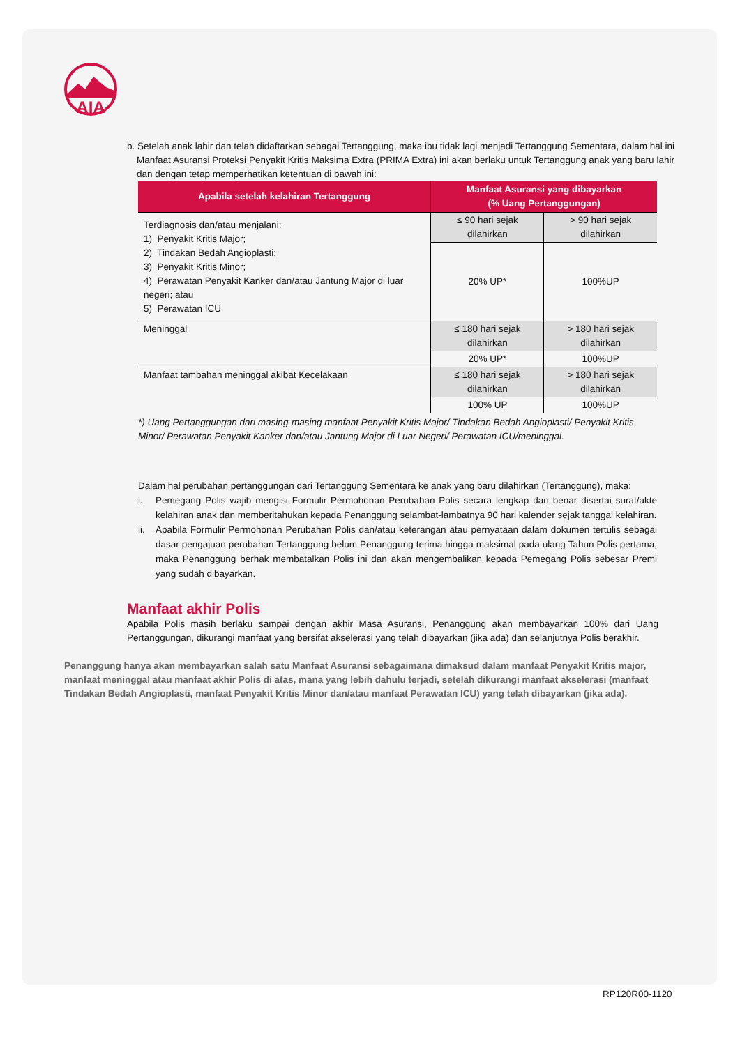AIA
b. Setelah anak lahir dan telah didaftarkan sebagai Tertanggung, maka ibu tidak lagi menjadi Tertanggung Sementara, dalam hal ini Manfaat Asuransi Proteksi Penyakit Kritis Maksima Extra (PRIMA Extra) ini akan berlaku untuk Tertanggung anak yang baru lahir dan dengan tetap memperhatikan ketentuan di bawah ini:
| Apabila setelah kelahiran Tertanggung | Manfaat Asuransi yang dibayarkan (% Uang Pertanggungan) | |
| --- | --- | --- |
| Terdiagnosis dan/atau menjalani: 1) Penyakit Kritis Major; 2) Tindakan Bedah Angioplasti; 3) Penyakit Kritis Minor; 4) Perawatan Penyakit Kanker dan/atau Jantung Major di luar negeri; atau 5) Perawatan ICU | ≤ 90 hari sejak dilahirkan | > 90 hari sejak dilahirkan |
| | 20% UP* | 100%UP |
| Meninggal | ≤ 180 hari sejak dilahirkan | > 180 hari sejak dilahirkan |
| | 20% UP* | 100%UP |
| Manfaat tambahan meninggal akibat Kecelakaan | ≤ 180 hari sejak dilahirkan | > 180 hari sejak dilahirkan |
| | 100% UP | 100%UP |
*) Uang Pertanggungan dari masing-masing manfaat Penyakit Kritis Major/ Tindakan Bedah Angioplasti/ Penyakit Kritis Minor/ Perawatan Penyakit Kanker dan/atau Jantung Major di Luar Negeri/ Perawatan ICU/meninggal.
Dalam hal perubahan pertanggungan dari Tertanggung Sementara ke anak yang baru dilahirkan (Tertanggung), maka:
i. Pemegang Polis wajib mengisi Formulir Permohonan Perubahan Polis secara lengkap dan benar disertai surat/akte kelahiran anak dan memberitahukan kepada Penanggung selambat-lambatnya 90 hari kalender sejak tanggal kelahiran.
ii. Apabila Formulir Permohonan Perubahan Polis dan/atau keterangan atau pernyataan dalam dokumen tertulis sebagai dasar pengajuan perubahan Tertanggung belum Penanggung terima hingga maksimal pada ulang Tahun Polis pertama, maka Penanggung berhak membatalkan Polis ini dan akan mengembalikan kepada Pemegang Polis sebesar Premi yang sudah dibayarkan.
Manfaat akhir Polis
Apabila Polis masih berlaku sampai dengan akhir Masa Asuransi, Penanggung akan membayarkan 100% dari Uang Pertanggungan, dikurangi manfaat yang bersifat akselerasi yang telah dibayarkan (jika ada) dan selanjutnya Polis berakhir.
Penanggung hanya akan membayarkan salah satu Manfaat Asuransi sebagaimana dimaksud dalam manfaat Penyakit Kritis major, manfaat meninggal atau manfaat akhir Polis di atas, mana yang lebih dahulu terjadi, setelah dikurangi manfaat akselerasi (manfaat Tindakan Bedah Angioplasti, manfaat Penyakit Kritis Minor dan/atau manfaat Perawatan ICU) yang telah dibayarkan (jika ada).
RP120R00-1120